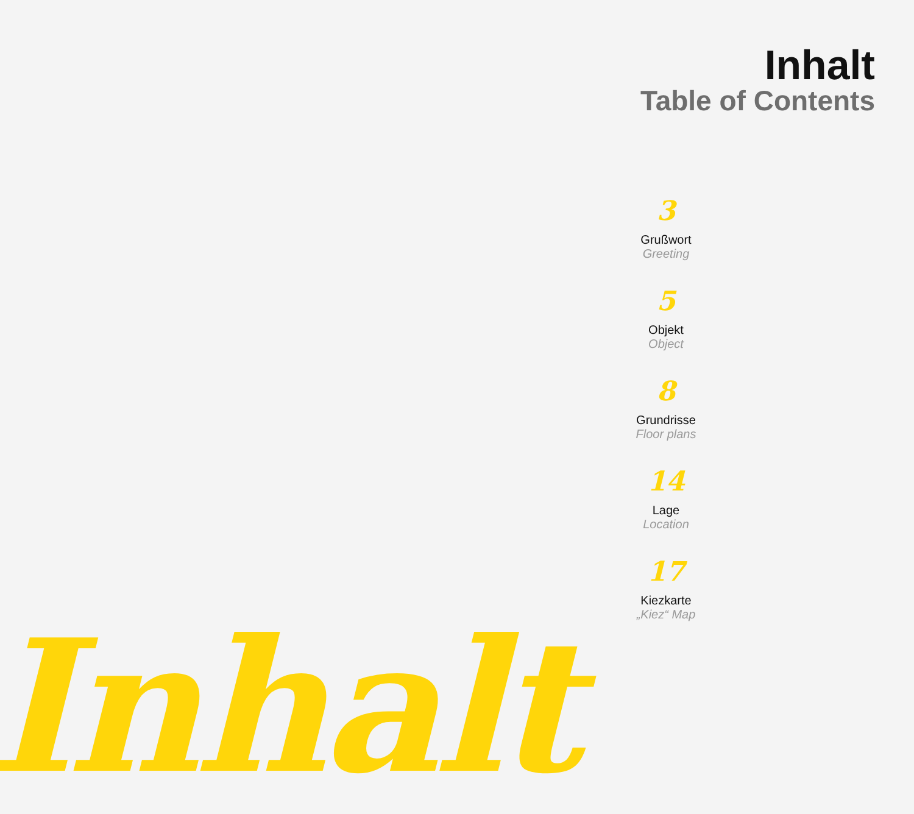Inhalt
Table of Contents
3
Grußwort
Greeting
5
Objekt
Object
8
Grundrisse
Floor plans
14
Lage
Location
17
Kiezkarte
„Kiez“ Map
Inhalt